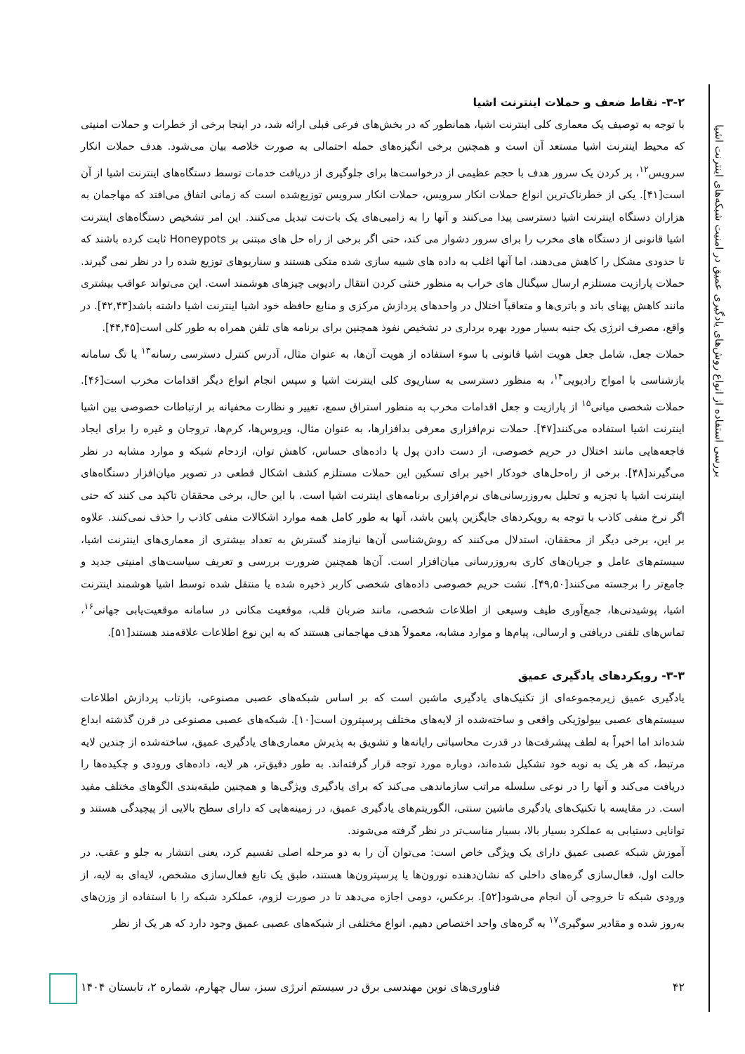بررسی استفاده از انواع روش‌های یادگیری عمیق در امنیت شبکه‌های اینترنت اشیا
۳-۲- نقاط ضعف و حملات اینترنت اشیا
با توجه به توصیف یک معماری کلی اینترنت اشیا، همانطور که در بخش‌های فرعی قبلی ارائه شد، در اینجا برخی از خطرات و حملات امنیتی که محیط اینترنت اشیا مستعد آن است و همچنین برخی انگیزه‌های حمله احتمالی به صورت خلاصه بیان می‌شود. هدف حملات انکار سرویس<sup>۱۲</sup>، پر کردن یک سرور هدف با حجم عظیمی از درخواست‌ها برای جلوگیری از دریافت خدمات توسط دستگاه‌های اینترنت اشیا از آن است[۴۱]. یکی از خطرناک‌ترین انواع حملات انکار سرویس، حملات انکار سرویس توزیع‌شده است که زمانی اتفاق می‌افتد که مهاجمان به هزاران دستگاه اینترنت اشیا دسترسی پیدا می‌کنند و آنها را به زامبی‌های یک بات‌نت تبدیل می‌کنند. این امر تشخیص دستگاه‌های اینترنت اشیا قانونی از دستگاه های مخرب را برای سرور دشوار می کند، حتی اگر برخی از راه حل های مبتنی بر Honeypots ثابت کرده باشند که تا حدودی مشکل را کاهش می‌دهند، اما آنها اغلب به داده های شبیه سازی شده متکی هستند و سناریوهای توزیع شده را در نظر نمی گیرند. حملات پارازیت مستلزم ارسال سیگنال های خراب به منظور خنثی کردن انتقال رادیویی چیزهای هوشمند است. این می‌تواند عواقب بیشتری مانند کاهش پهنای باند و باتری‌ها و متعاقباً اختلال در واحدهای پردازش مرکزی و منابع حافظه خود اشیا اینترنت اشیا داشته باشد[۴۲,۴۳]. در واقع، مصرف انرژی یک جنبه بسیار مورد بهره برداری در تشخیص نفوذ همچنین برای برنامه های تلفن همراه به طور کلی است[۴۴,۴۵].
حملات جعل، شامل جعل هویت اشیا قانونی با سوء استفاده از هویت آن‌ها، به عنوان مثال، آدرس کنترل دسترسی رسانه<sup>۱۳</sup> یا تگ سامانه بازشناسی با امواج رادیویی<sup>۱۴</sup>، به منظور دسترسی به سناریوی کلی اینترنت اشیا و سپس انجام انواع دیگر اقدامات مخرب است[۴۶]. حملات شخصی میانی<sup>۱۵</sup> از پارازیت و جعل اقدامات مخرب به منظور استراق سمع، تغییر و نظارت مخفیانه بر ارتباطات خصوصی بین اشیا اینترنت اشیا استفاده می‌کنند[۴۷]. حملات نرم‌افزاری معرفی بدافزارها، به عنوان مثال، ویروس‌ها، کرم‌ها، تروجان و غیره را برای ایجاد فاجعه‌هایی مانند اختلال در حریم خصوصی، از دست دادن پول یا داده‌های حساس، کاهش توان، ازدحام شبکه و موارد مشابه در نظر می‌گیرند[۴۸]. برخی از راه‌حل‌های خودکار اخیر برای تسکین این حملات مستلزم کشف اشکال قطعی در تصویر میان‌افزار دستگاه‌های اینترنت اشیا یا تجزیه و تحلیل به‌روزرسانی‌های نرم‌افزاری برنامه‌های اینترنت اشیا است. با این حال، برخی محققان تاکید می کنند که حتی اگر نرخ منفی کاذب با توجه به رویکردهای جایگزین پایین باشد، آنها به طور کامل همه موارد اشکالات منفی کاذب را حذف نمی‌کنند. علاوه بر این، برخی دیگر از محققان، استدلال می‌کنند که روش‌شناسی آن‌ها نیازمند گسترش به تعداد بیشتری از معماری‌های اینترنت اشیا، سیستم‌های عامل و جریان‌های کاری به‌روزرسانی میان‌افزار است. آن‌ها همچنین ضرورت بررسی و تعریف سیاست‌های امنیتی جدید و جامع‌تر را برجسته می‌کنند[۴۹,۵۰]. نشت حریم خصوصی داده‌های شخصی کاربر ذخیره شده یا منتقل شده توسط اشیا هوشمند اینترنت اشیا، پوشیدنی‌ها، جمع‌آوری طیف وسیعی از اطلاعات شخصی، مانند ضربان قلب، موقعیت مکانی در سامانه موقعیت‌یابی جهانی<sup>۱۶</sup>، تماس‌های تلفنی دریافتی و ارسالی، پیام‌ها و موارد مشابه، معمولاً هدف مهاجمانی هستند که به این نوع اطلاعات علاقه‌مند هستند[۵۱].
۳-۳- رویکردهای یادگیری عمیق
یادگیری عمیق زیرمجموعه‌ای از تکنیک‌های یادگیری ماشین است که بر اساس شبکه‌های عصبی مصنوعی، بازتاب پردازش اطلاعات سیستم‌های عصبی بیولوژیکی واقعی و ساخته‌شده از لایه‌های مختلف پرسپترون است[۱۰]. شبکه‌های عصبی مصنوعی در قرن گذشته ابداع شده‌اند اما اخیراً به لطف پیشرفت‌ها در قدرت محاسباتی رایانه‌ها و تشویق به پذیرش معماری‌های یادگیری عمیق، ساخته‌شده از چندین لایه مرتبط، که هر یک به نوبه خود تشکیل شده‌اند، دوباره مورد توجه قرار گرفته‌اند. به طور دقیق‌تر، هر لایه، داده‌های ورودی و چکیده‌ها را دریافت می‌کند و آنها را در نوعی سلسله مراتب سازماندهی می‌کند که برای یادگیری ویژگی‌ها و همچنین طبقه‌بندی الگوهای مختلف مفید است. در مقایسه با تکنیک‌های یادگیری ماشین سنتی، الگوریتم‌های یادگیری عمیق، در زمینه‌هایی که دارای سطح بالایی از پیچیدگی هستند و توانایی دستیابی به عملکرد بسیار بالا، بسیار مناسب‌تر در نظر گرفته می‌شوند.
آموزش شبکه عصبی عمیق دارای یک ویژگی خاص است: می‌توان آن را به دو مرحله اصلی تقسیم کرد، یعنی انتشار به جلو و عقب. در حالت اول، فعال‌سازی گره‌های داخلی که نشان‌دهنده نورون‌ها یا پرسپترون‌ها هستند، طبق یک تابع فعال‌سازی مشخص، لایه‌ای به لایه، از ورودی شبکه تا خروجی آن انجام می‌شود[۵۲]. برعکس، دومی اجازه می‌دهد تا در صورت لزوم، عملکرد شبکه را با استفاده از وزن‌های به‌روز شده و مقادیر سوگیری<sup>۱۷</sup> به گره‌های واحد اختصاص دهیم. انواع مختلفی از شبکه‌های عصبی عمیق وجود دارد که هر یک از نظر
۴۲ فناوری‌های نوین مهندسی برق در سیستم انرژی سبز، سال چهارم، شماره ۲، تابستان ۱۴۰۴